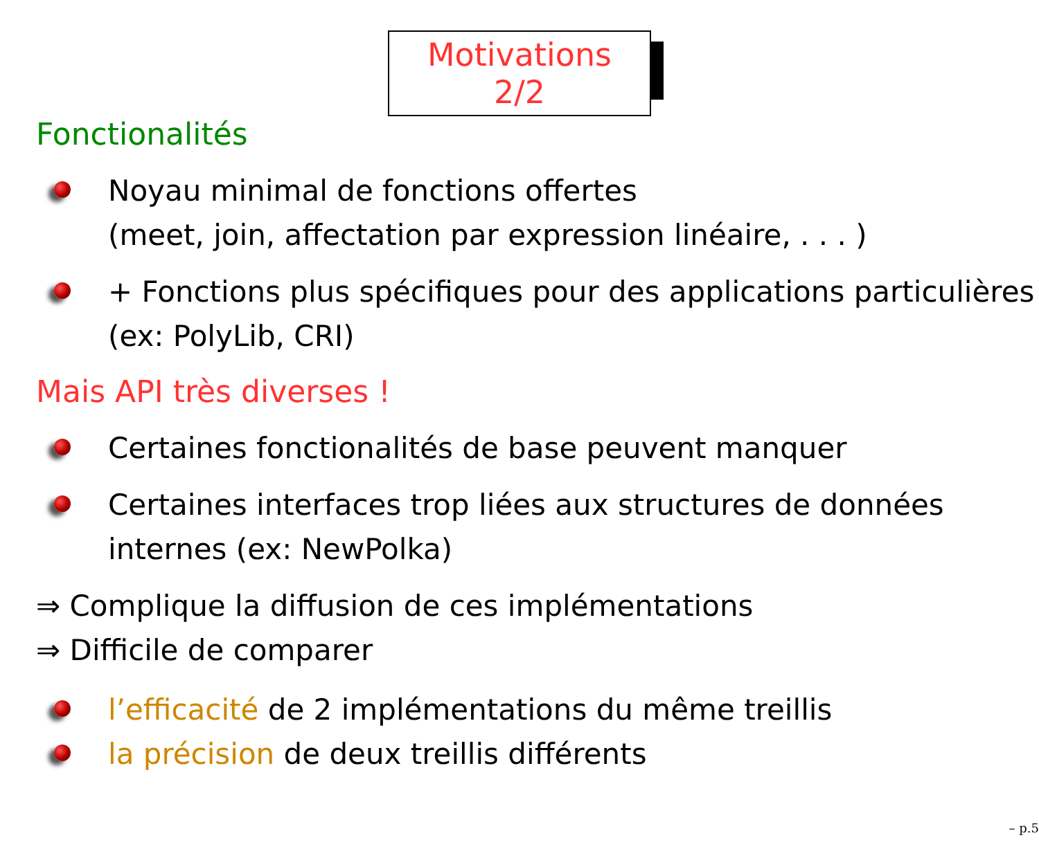Motivations 2/2
Fonctionalités
Noyau minimal de fonctions offertes
(meet, join, affectation par expression linéaire, . . . )
+ Fonctions plus spécifiques pour des applications particulières (ex: PolyLib, CRI)
Mais API très diverses !
Certaines fonctionalités de base peuvent manquer
Certaines interfaces trop liées aux structures de données internes (ex: NewPolka)
⇒ Complique la diffusion de ces implémentations
⇒ Difficile de comparer
l’efficacité de 2 implémentations du même treillis
la précision de deux treillis différents
– p.5